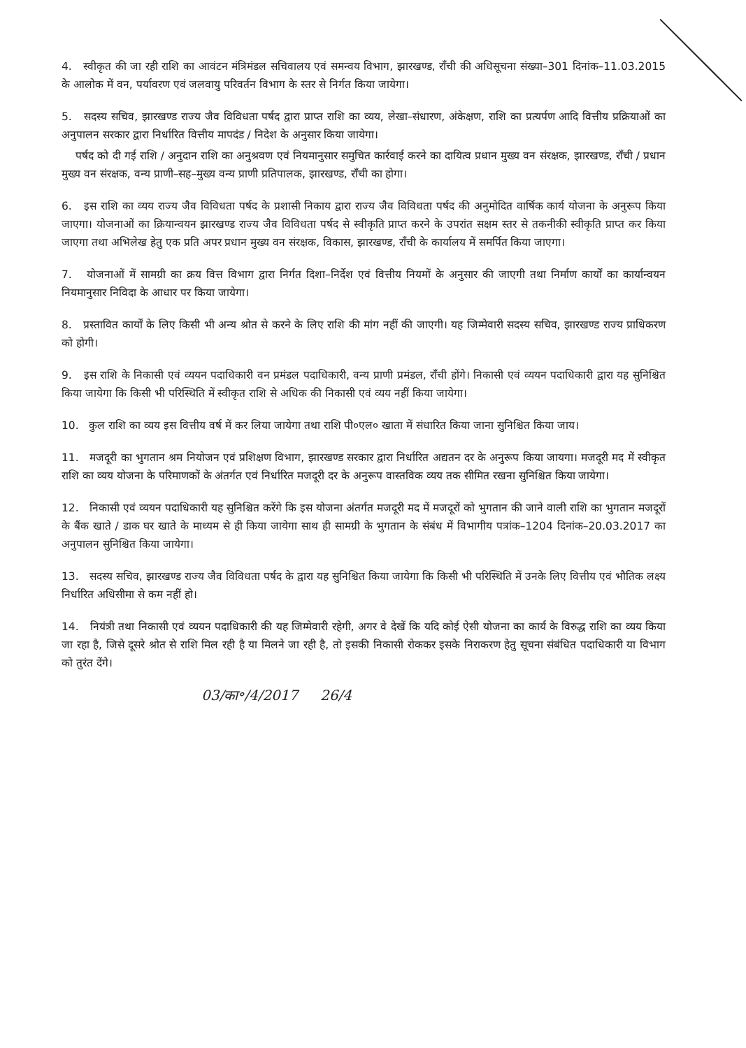4. स्वीकृत की जा रही राशि का आवंटन मंत्रिमंडल सचिवालय एवं समन्वय विभाग, झारखण्ड, राँची की अधिसूचना संख्या–301 दिनांक–11.03.2015 के आलोक में वन, पर्यावरण एवं जलवायु परिवर्तन विभाग के स्तर से निर्गत किया जायेगा।
5. सदस्य सचिव, झारखण्ड राज्य जैव विविधता पर्षद द्वारा प्राप्त राशि का व्यय, लेखा–संधारण, अंकेक्षण, राशि का प्रत्यर्पण आदि वित्तीय प्रक्रियाओं का अनुपालन सरकार द्वारा निर्धारित वित्तीय मापदंड / निदेश के अनुसार किया जायेगा।
पर्षद को दी गई राशि / अनुदान राशि का अनुश्रवण एवं नियमानुसार समुचित कार्रवाई करने का दायित्व प्रधान मुख्य वन संरक्षक, झारखण्ड, राँची / प्रधान मुख्य वन संरक्षक, वन्य प्राणी–सह–मुख्य वन्य प्राणी प्रतिपालक, झारखण्ड, राँची का होगा।
6. इस राशि का व्यय राज्य जैव विविधता पर्षद के प्रशासी निकाय द्वारा राज्य जैव विविधता पर्षद की अनुमोदित वार्षिक कार्य योजना के अनुरूप किया जाएगा। योजनाओं का क्रियान्वयन झारखण्ड राज्य जैव विविधता पर्षद से स्वीकृति प्राप्त करने के उपरांत सक्षम स्तर से तकनीकी स्वीकृति प्राप्त कर किया जाएगा तथा अभिलेख हेतु एक प्रति अपर प्रधान मुख्य वन संरक्षक, विकास, झारखण्ड, राँची के कार्यालय में समर्पित किया जाएगा।
7. योजनाओं में सामग्री का क्रय वित्त विभाग द्वारा निर्गत दिशा–निर्देश एवं वित्तीय नियमों के अनुसार की जाएगी तथा निर्माण कार्यों का कार्यान्वयन नियमानुसार निविदा के आधार पर किया जायेगा।
8. प्रस्तावित कार्यों के लिए किसी भी अन्य श्रोत से करने के लिए राशि की मांग नहीं की जाएगी। यह जिम्मेवारी सदस्य सचिव, झारखण्ड राज्य प्राधिकरण को होगी।
9. इस राशि के निकासी एवं व्ययन पदाधिकारी वन प्रमंडल पदाधिकारी, वन्य प्राणी प्रमंडल, राँची होंगे। निकासी एवं व्ययन पदाधिकारी द्वारा यह सुनिश्चित किया जायेगा कि किसी भी परिस्थिति में स्वीकृत राशि से अधिक की निकासी एवं व्यय नहीं किया जायेगा।
10. कुल राशि का व्यय इस वित्तीय वर्ष में कर लिया जायेगा तथा राशि पी०एल० खाता में संधारित किया जाना सुनिश्चित किया जाय।
11. मजदूरी का भुगतान श्रम नियोजन एवं प्रशिक्षण विभाग, झारखण्ड सरकार द्वारा निर्धारित अद्यतन दर के अनुरूप किया जायगा। मजदूरी मद में स्वीकृत राशि का व्यय योजना के परिमाणकों के अंतर्गत एवं निर्धारित मजदूरी दर के अनुरूप वास्तविक व्यय तक सीमित रखना सुनिश्चित किया जायेगा।
12. निकासी एवं व्ययन पदाधिकारी यह सुनिश्चित करेंगे कि इस योजना अंतर्गत मजदूरी मद में मजदूरों को भुगतान की जाने वाली राशि का भुगतान मजदूरों के बैंक खाते / डाक घर खाते के माध्यम से ही किया जायेगा साथ ही सामग्री के भुगतान के संबंध में विभागीय पत्रांक–1204 दिनांक–20.03.2017 का अनुपालन सुनिश्चित किया जायेगा।
13. सदस्य सचिव, झारखण्ड राज्य जैव विविधता पर्षद के द्वारा यह सुनिश्चित किया जायेगा कि किसी भी परिस्थिति में उनके लिए वित्तीय एवं भौतिक लक्ष्य निर्धारित अधिसीमा से कम नहीं हो।
14. नियंत्री तथा निकासी एवं व्ययन पदाधिकारी की यह जिम्मेवारी रहेगी, अगर वे देखें कि यदि कोई ऐसी योजना का कार्य के विरुद्ध राशि का व्यय किया जा रहा है, जिसे दूसरे श्रोत से राशि मिल रही है या मिलने जा रही है, तो इसकी निकासी रोककर इसके निराकरण हेतु सूचना संबंधित पदाधिकारी या विभाग को तुरंत देंगे।
03/का॰/4/2017 26/4